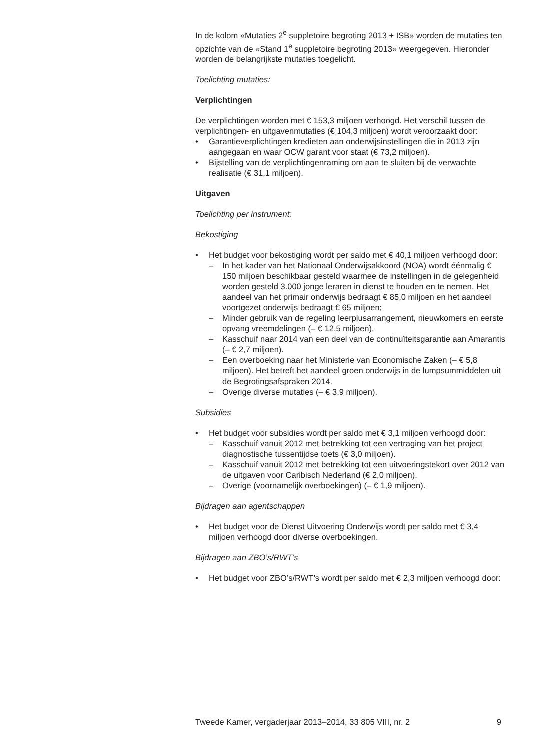In de kolom «Mutaties 2<sup>e</sup> suppletoire begroting 2013 + ISB» worden de mutaties ten opzichte van de «Stand 1<sup>e</sup> suppletoire begroting 2013» weergegeven. Hieronder worden de belangrijkste mutaties toegelicht.
Toelichting mutaties:
Verplichtingen
De verplichtingen worden met € 153,3 miljoen verhoogd. Het verschil tussen de verplichtingen- en uitgavenmutaties (€ 104,3 miljoen) wordt veroorzaakt door:
• Garantieverplichtingen kredieten aan onderwijsinstellingen die in 2013 zijn aangegaan en waar OCW garant voor staat (€ 73,2 miljoen).
• Bijstelling van de verplichtingenraming om aan te sluiten bij de verwachte realisatie (€ 31,1 miljoen).
Uitgaven
Toelichting per instrument:
Bekostiging
• Het budget voor bekostiging wordt per saldo met € 40,1 miljoen verhoogd door:
– In het kader van het Nationaal Onderwijsakkoord (NOA) wordt éénmalig € 150 miljoen beschikbaar gesteld waarmee de instellingen in de gelegenheid worden gesteld 3.000 jonge leraren in dienst te houden en te nemen. Het aandeel van het primair onderwijs bedraagt € 85,0 miljoen en het aandeel voortgezet onderwijs bedraagt € 65 miljoen;
– Minder gebruik van de regeling leerplusarrangement, nieuwkomers en eerste opvang vreemdelingen (– € 12,5 miljoen).
– Kasschuif naar 2014 van een deel van de continuïteitsgarantie aan Amarantis (– € 2,7 miljoen).
– Een overboeking naar het Ministerie van Economische Zaken (– € 5,8 miljoen). Het betreft het aandeel groen onderwijs in de lumpsummiddelen uit de Begrotingsafspraken 2014.
– Overige diverse mutaties (– € 3,9 miljoen).
Subsidies
• Het budget voor subsidies wordt per saldo met € 3,1 miljoen verhoogd door:
– Kasschuif vanuit 2012 met betrekking tot een vertraging van het project diagnostische tussentijdse toets (€ 3,0 miljoen).
– Kasschuif vanuit 2012 met betrekking tot een uitvoeringstekort over 2012 van de uitgaven voor Caribisch Nederland (€ 2,0 miljoen).
– Overige (voornamelijk overboekingen) (– € 1,9 miljoen).
Bijdragen aan agentschappen
• Het budget voor de Dienst Uitvoering Onderwijs wordt per saldo met € 3,4 miljoen verhoogd door diverse overboekingen.
Bijdragen aan ZBO’s/RWT’s
• Het budget voor ZBO’s/RWT’s wordt per saldo met € 2,3 miljoen verhoogd door:
Tweede Kamer, vergaderjaar 2013–2014, 33 805 VIII, nr. 2 9